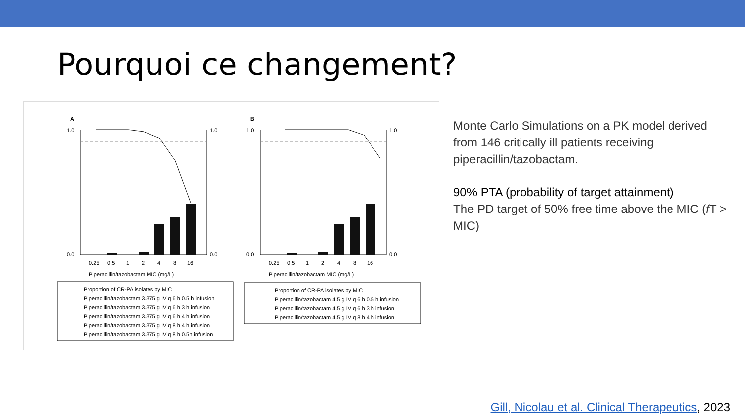Pourquoi ce changement?
A
B
0.25
0.5
1
2
4
8
16
Piperacillin/tazobactam MIC (mg/L)
0.25
0.5
1
2
4
8
16
Piperacillin/tazobactam MIC (mg/L)
1.0
0.0
1.0
0.0
1.0
0.0
1.0
0.0
Proportion of CR-PA isolates by MIC
Piperacillin/tazobactam 3.375 g IV q 6 h 0.5 h infusion
Piperacillin/tazobactam 3.375 g IV q 6 h 3 h infusion
Piperacillin/tazobactam 3.375 g IV q 6 h 4 h infusion
Piperacillin/tazobactam 3.375 g IV q 8 h 4 h infusion
Piperacillin/tazobactam 3.375 g IV q 8 h 0.5h infusion
Proportion of CR-PA isolates by MIC
Piperacillin/tazobactam 4.5 g IV q 6 h 0.5 h infusion
Piperacillin/tazobactam 4.5 g IV q 6 h 3 h infusion
Piperacillin/tazobactam 4.5 g IV q 8 h 4 h infusion
Monte Carlo Simulations on a PK model derived from 146 critically ill patients receiving piperacillin/tazobactam.
90% PTA (probability of target attainment)
The PD target of 50% free time above the MIC (f T > MIC)
Gill, Nicolau et al. Clinical Therapeutics, 2023